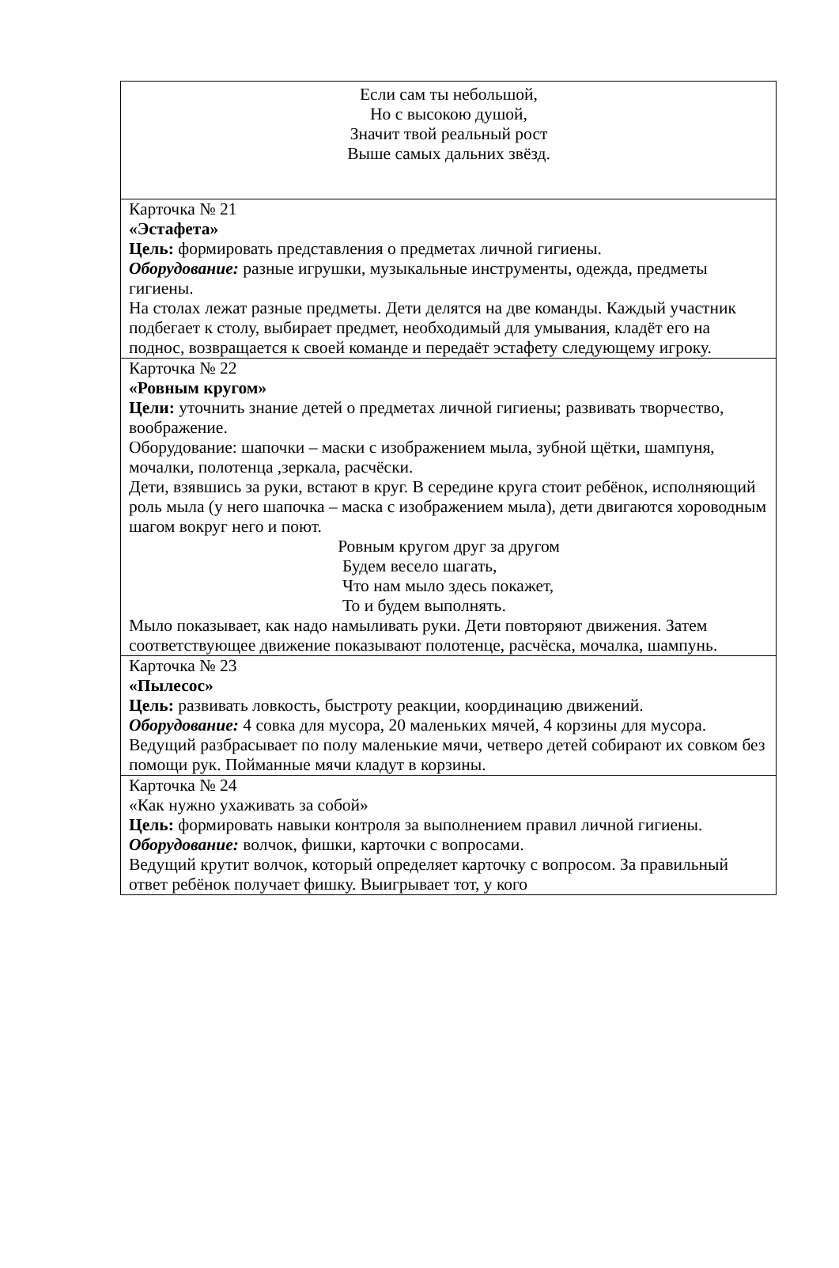| Если сам ты небольшой, Но с высокою душой, Значит твой реальный рост Выше самых дальних звёзд. |
| Карточка № 21 «Эстафета» Цель: формировать представления о предметах личной гигиены. Оборудование: разные игрушки, музыкальные инструменты, одежда, предметы гигиены. На столах лежат разные предметы. Дети делятся на две команды. Каждый участник подбегает к столу, выбирает предмет, необходимый для умывания, кладёт его на поднос, возвращается к своей команде и передаёт эстафету следующему игроку. |
| Карточка № 22 «Ровным кругом» Цели: уточнить знание детей о предметах личной гигиены; развивать творчество, воображение. Оборудование: шапочки – маски с изображением мыла, зубной щётки, шампуня, мочалки, полотенца ,зеркала, расчёски. Дети, взявшись за руки, встают в круг. В середине круга стоит ребёнок, исполняющий роль мыла (у него шапочка – маска с изображением мыла), дети двигаются хороводным шагом вокруг него и поют. Ровным кругом друг за другом Будем весело шагать, Что нам мыло здесь покажет, То и будем выполнять. Мыло показывает, как надо намыливать руки. Дети повторяют движения. Затем соответствующее движение показывают полотенце, расчёска, мочалка, шампунь. |
| Карточка № 23 «Пылесос» Цель: развивать ловкость, быстроту реакции, координацию движений. Оборудование: 4 совка для мусора, 20 маленьких мячей, 4 корзины для мусора. Ведущий разбрасывает по полу маленькие мячи, четверо детей собирают их совком без помощи рук. Пойманные мячи кладут в корзины. |
| Карточка № 24 «Как нужно ухаживать за собой» Цель: формировать навыки контроля за выполнением правил личной гигиены. Оборудование: волчок, фишки, карточки с вопросами. Ведущий крутит волчок, который определяет карточку с вопросом. За правильный ответ ребёнок получает фишку. Выигрывает тот, у кого |